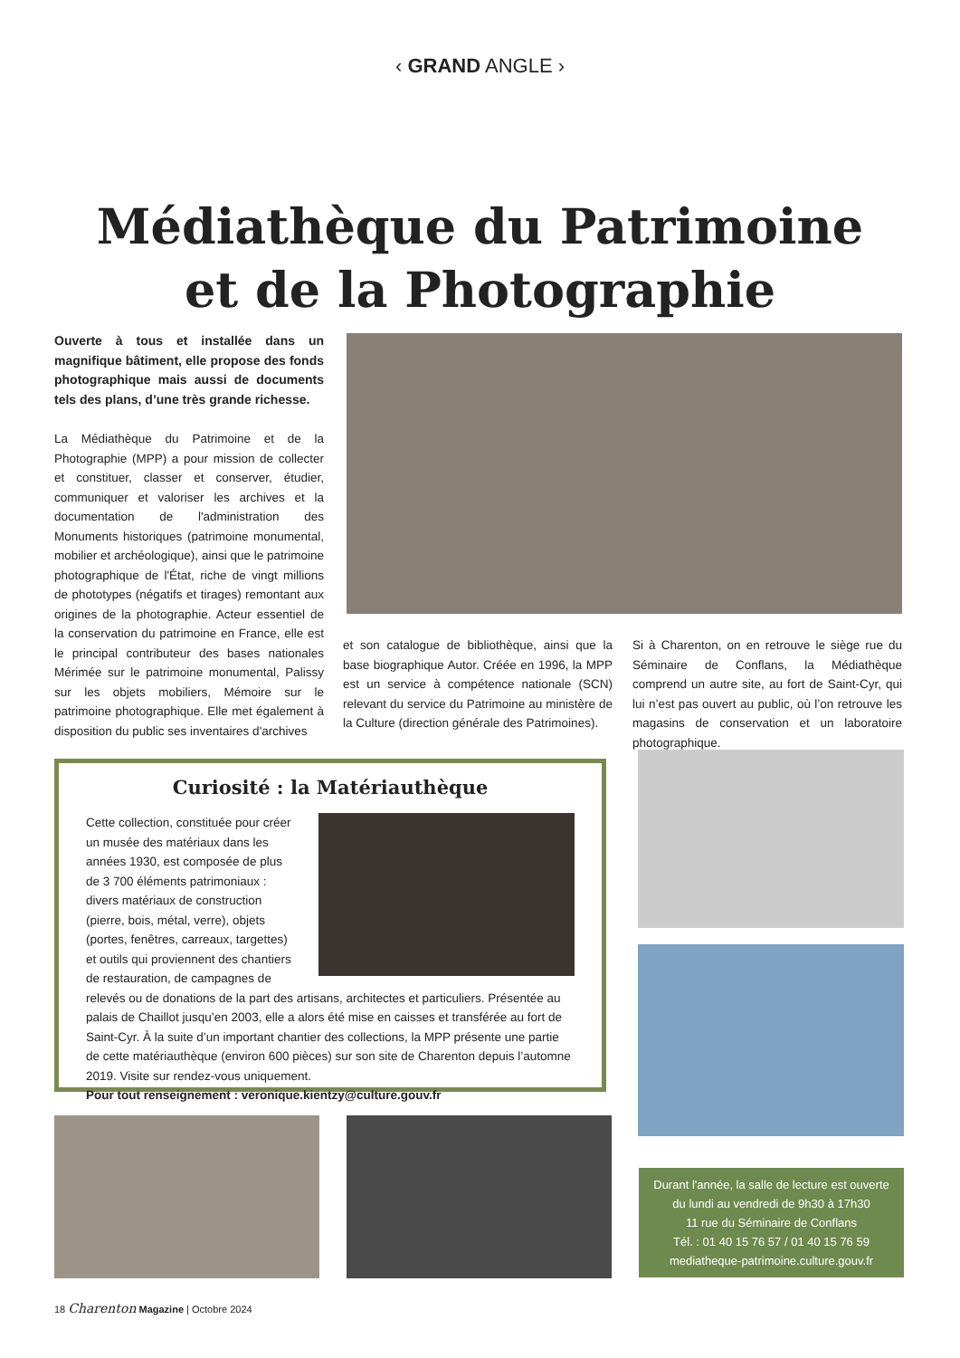‹ GRAND ANGLE ›
Médiathèque du Patrimoine
et de la Photographie
Ouverte à tous et installée dans un magnifique bâtiment, elle propose des fonds photographique mais aussi de documents tels des plans, d’une très grande richesse.
La Médiathèque du Patrimoine et de la Photographie (MPP) a pour mission de collecter et constituer, classer et conserver, étudier, communiquer et valoriser les archives et la documentation de l'administration des Monuments historiques (patrimoine monumental, mobilier et archéologique), ainsi que le patrimoine photographique de l'État, riche de vingt millions de phototypes (négatifs et tirages) remontant aux origines de la photographie. Acteur essentiel de la conservation du patrimoine en France, elle est le principal contributeur des bases nationales Mérimée sur le patrimoine monumental, Palissy sur les objets mobiliers, Mémoire sur le patrimoine photographique. Elle met également à disposition du public ses inventaires d'archives
et son catalogue de bibliothèque, ainsi que la base biographique Autor. Créée en 1996, la MPP est un service à compétence nationale (SCN) relevant du service du Patrimoine au ministère de la Culture (direction générale des Patrimoines).
Si à Charenton, on en retrouve le siège rue du Séminaire de Conflans, la Médiathèque comprend un autre site, au fort de Saint-Cyr, qui lui n’est pas ouvert au public, où l’on retrouve les magasins de conservation et un laboratoire photographique.
Curiosité : la Matériauthèque
Cette collection, constituée pour créer un musée des matériaux dans les années 1930, est composée de plus de 3 700 éléments patrimoniaux : divers matériaux de construction (pierre, bois, métal, verre), objets (portes, fenêtres, carreaux, targettes) et outils qui proviennent des chantiers de restauration, de campagnes de relevés ou de donations de la part des artisans, architectes et particuliers. Présentée au palais de Chaillot jusqu’en 2003, elle a alors été mise en caisses et transférée au fort de Saint-Cyr. À la suite d’un important chantier des collections, la MPP présente une partie de cette matériauthèque (environ 600 pièces) sur son site de Charenton depuis l’automne 2019. Visite sur rendez-vous uniquement.
Pour tout renseignement : veronique.kientzy@culture.gouv.fr
Durant l'année, la salle de lecture est ouverte
du lundi au vendredi de 9h30 à 17h30
11 rue du Séminaire de Conflans
Tél. : 01 40 15 76 57 / 01 40 15 76 59
mediatheque-patrimoine.culture.gouv.fr
18 Charenton Magazine | Octobre 2024